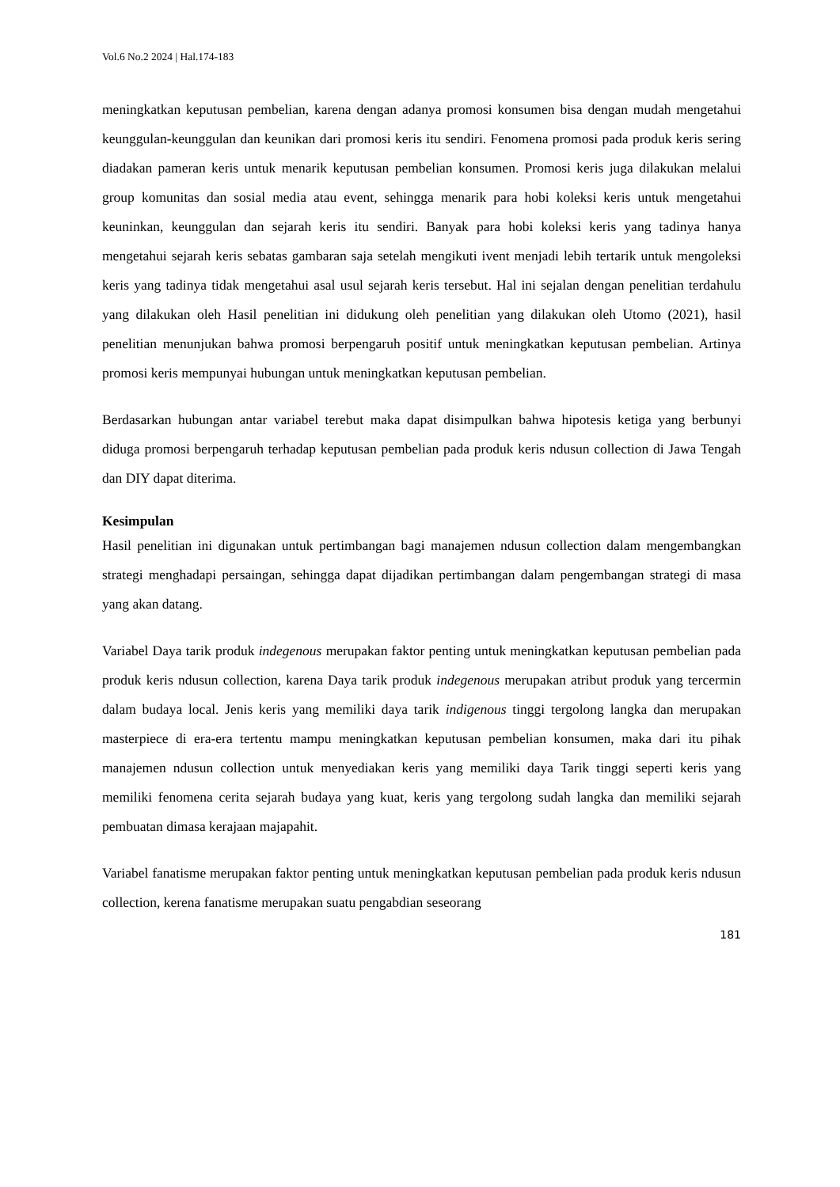Vol.6 No.2 2024 | Hal.174-183
meningkatkan keputusan pembelian, karena dengan adanya promosi konsumen bisa dengan mudah mengetahui keunggulan-keunggulan dan keunikan dari promosi keris itu sendiri. Fenomena promosi pada produk keris sering diadakan pameran keris untuk menarik keputusan pembelian konsumen. Promosi keris juga dilakukan melalui group komunitas dan sosial media atau event, sehingga menarik para hobi koleksi keris untuk mengetahui keuninkan, keunggulan dan sejarah keris itu sendiri. Banyak para hobi koleksi keris yang tadinya hanya mengetahui sejarah keris sebatas gambaran saja setelah mengikuti ivent menjadi lebih tertarik untuk mengoleksi keris yang tadinya tidak mengetahui asal usul sejarah keris tersebut. Hal ini sejalan dengan penelitian terdahulu yang dilakukan oleh Hasil penelitian ini didukung oleh penelitian yang dilakukan oleh Utomo (2021), hasil penelitian menunjukan bahwa promosi berpengaruh positif untuk meningkatkan keputusan pembelian. Artinya promosi keris mempunyai hubungan untuk meningkatkan keputusan pembelian.
Berdasarkan hubungan antar variabel terebut maka dapat disimpulkan bahwa hipotesis ketiga yang berbunyi diduga promosi berpengaruh terhadap keputusan pembelian pada produk keris ndusun collection di Jawa Tengah dan DIY dapat diterima.
Kesimpulan
Hasil penelitian ini digunakan untuk pertimbangan bagi manajemen ndusun collection dalam mengembangkan strategi menghadapi persaingan, sehingga dapat dijadikan pertimbangan dalam pengembangan strategi di masa yang akan datang.
Variabel Daya tarik produk indegenous merupakan faktor penting untuk meningkatkan keputusan pembelian pada produk keris ndusun collection, karena Daya tarik produk indegenous merupakan atribut produk yang tercermin dalam budaya local. Jenis keris yang memiliki daya tarik indigenous tinggi tergolong langka dan merupakan masterpiece di era-era tertentu mampu meningkatkan keputusan pembelian konsumen, maka dari itu pihak manajemen ndusun collection untuk menyediakan keris yang memiliki daya Tarik tinggi seperti keris yang memiliki fenomena cerita sejarah budaya yang kuat, keris yang tergolong sudah langka dan memiliki sejarah pembuatan dimasa kerajaan majapahit.
Variabel fanatisme merupakan faktor penting untuk meningkatkan keputusan pembelian pada produk keris ndusun collection, kerena fanatisme merupakan suatu pengabdian seseorang
181